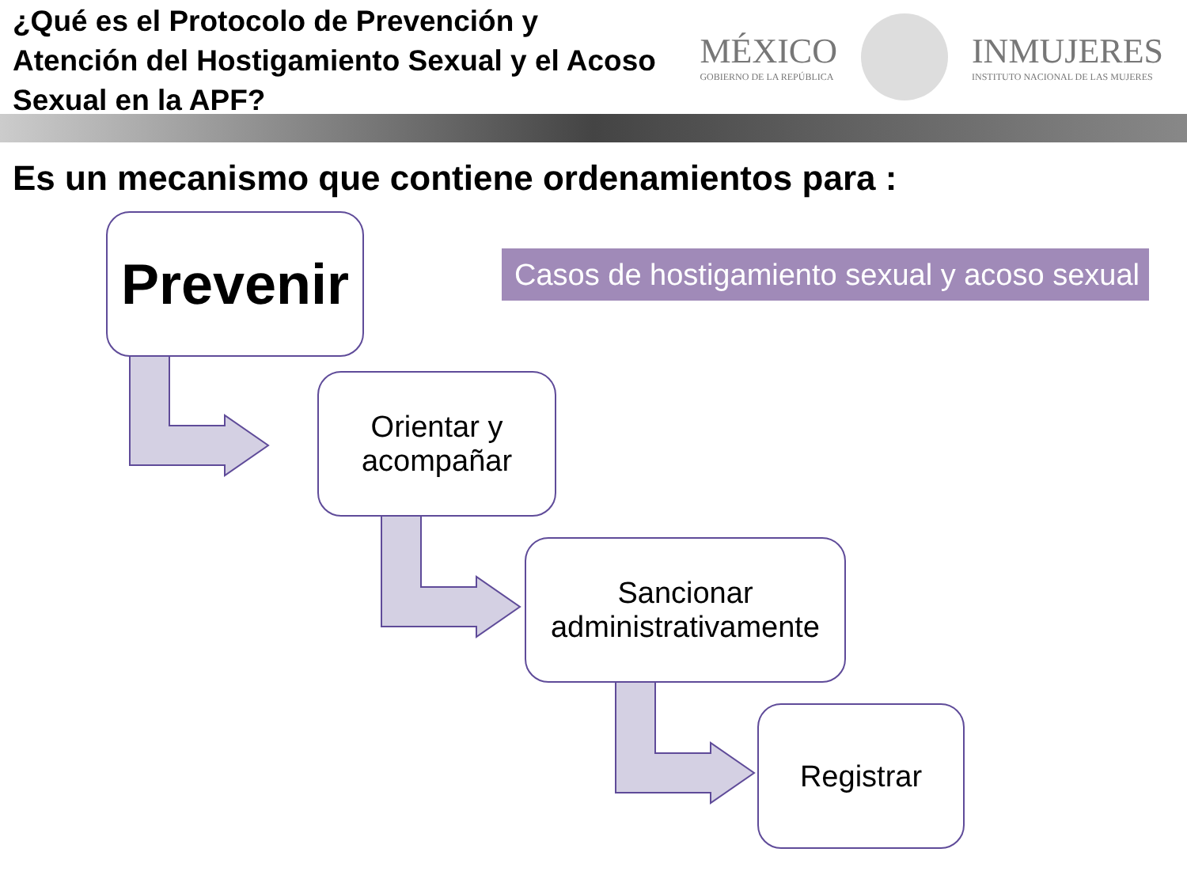¿Qué es el Protocolo de Prevención y Atención del Hostigamiento Sexual y el Acoso Sexual en la APF?
MÉXICO
GOBIERNO DE LA REPÚBLICA
INMUJERES
INSTITUTO NACIONAL DE LAS MUJERES
Es un mecanismo que contiene ordenamientos para :
Prevenir
Casos de hostigamiento sexual y acoso sexual
Orientar y
acompañar
Sancionar
administrativamente
Registrar